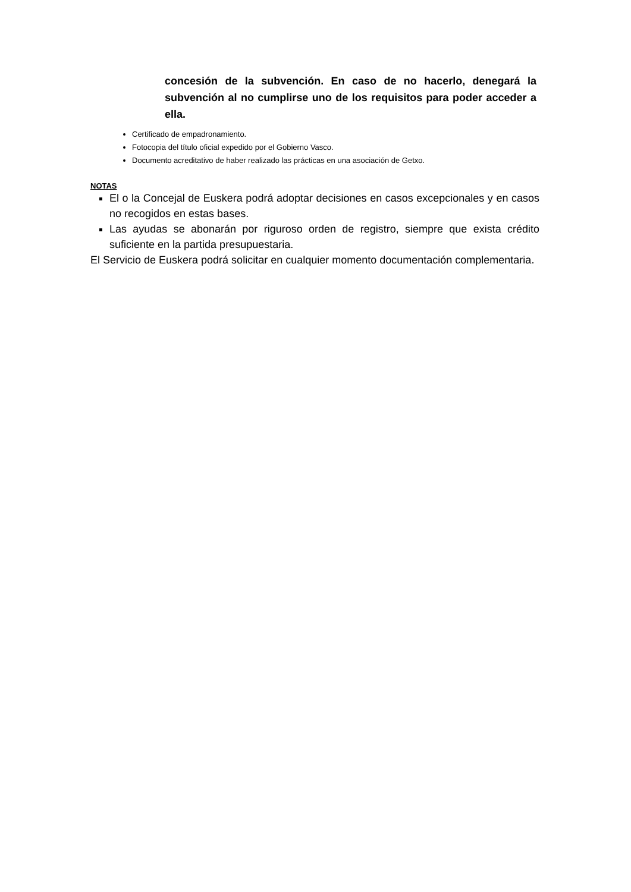concesión de la subvención. En caso de no hacerlo, denegará la subvención al no cumplirse uno de los requisitos para poder acceder a ella.
Certificado de empadronamiento.
Fotocopia del título oficial expedido por el Gobierno Vasco.
Documento acreditativo de haber realizado las prácticas en una asociación de Getxo.
NOTAS
El o la Concejal de Euskera podrá adoptar decisiones en casos excepcionales y en casos no recogidos en estas bases.
Las ayudas se abonarán por riguroso orden de registro, siempre que exista crédito suficiente en la partida presupuestaria.
El Servicio de Euskera podrá solicitar en cualquier momento documentación complementaria.